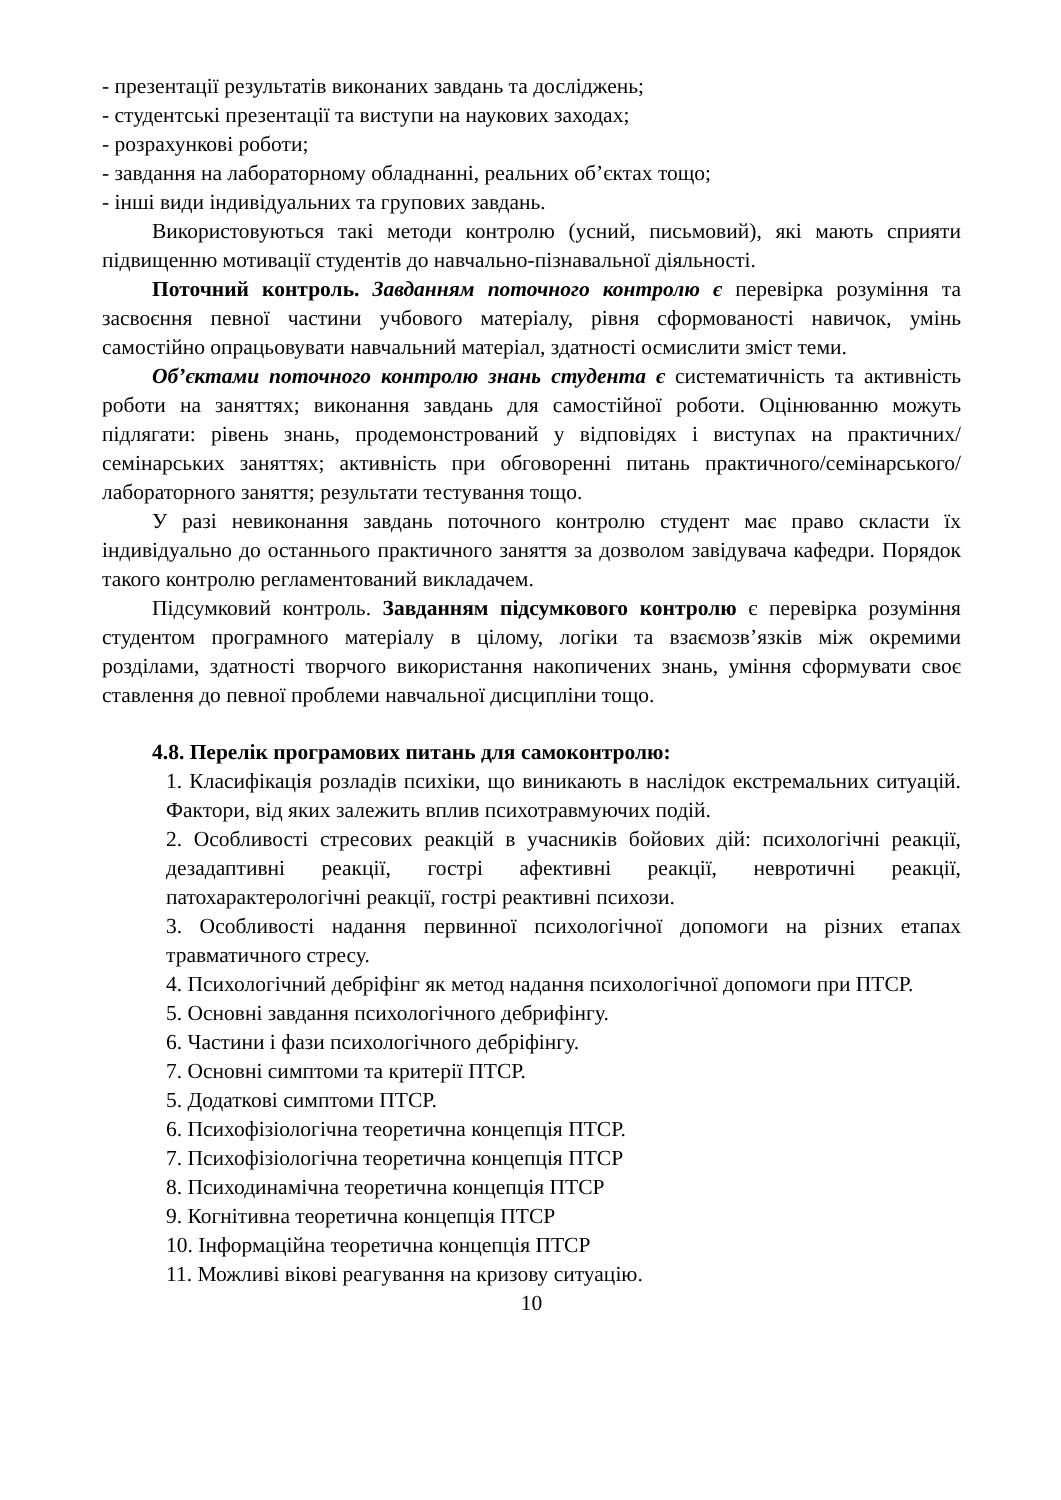- презентації результатів виконаних завдань та досліджень;
- студентські презентації та виступи на наукових заходах;
- розрахункові роботи;
- завдання на лабораторному обладнанні, реальних об’єктах тощо;
- інші види індивідуальних та групових завдань.
Використовуються такі методи контролю (усний, письмовий), які мають сприяти підвищенню мотивації студентів до навчально-пізнавальної діяльності.
Поточний контроль. Завданням поточного контролю є перевірка розуміння та засвоєння певної частини учбового матеріалу, рівня сформованості навичок, умінь самостійно опрацьовувати навчальний матеріал, здатності осмислити зміст теми.
Об’єктами поточного контролю знань студента є систематичність та активність роботи на заняттях; виконання завдань для самостійної роботи. Оцінюванню можуть підлягати: рівень знань, продемонстрований у відповідях і виступах на практичних/семінарських заняттях; активність при обговоренні питань практичного/семінарського/лабораторного заняття; результати тестування тощо.
У разі невиконання завдань поточного контролю студент має право скласти їх індивідуально до останнього практичного заняття за дозволом завідувача кафедри. Порядок такого контролю регламентований викладачем.
Підсумковий контроль. Завданням підсумкового контролю є перевірка розуміння студентом програмного матеріалу в цілому, логіки та взаємозв’язків між окремими розділами, здатності творчого використання накопичених знань, уміння сформувати своє ставлення до певної проблеми навчальної дисципліни тощо.
4.8. Перелік програмових питань для самоконтролю:
1. Класифікація розладів психіки, що виникають в наслідок екстремальних ситуацій. Фактори, від яких залежить вплив психотравмуючих подій.
2. Особливості стресових реакцій в учасників бойових дій: психологічні реакції, дезадаптивні реакції, гострі афективні реакції, невротичні реакції, патохарактерологічні реакції, гострі реактивні психози.
3. Особливості надання первинної психологічної допомоги на різних етапах травматичного стресу.
4. Психологічний дебріфінг як метод надання психологічної допомоги при ПТСР.
5. Основні завдання психологічного дебрифінгу.
6. Частини і фази психологічного дебріфінгу.
7. Основні симптоми та критерії ПТСР.
5. Додаткові симптоми ПТСР.
6. Психофізіологічна теоретична концепція ПТСР.
7. Психофізіологічна теоретична концепція ПТСР
8. Психодинамічна теоретична концепція ПТСР
9. Когнітивна теоретична концепція ПТСР
10. Інформаційна теоретична концепція ПТСР
11. Можливі вікові реагування на кризову ситуацію.
10